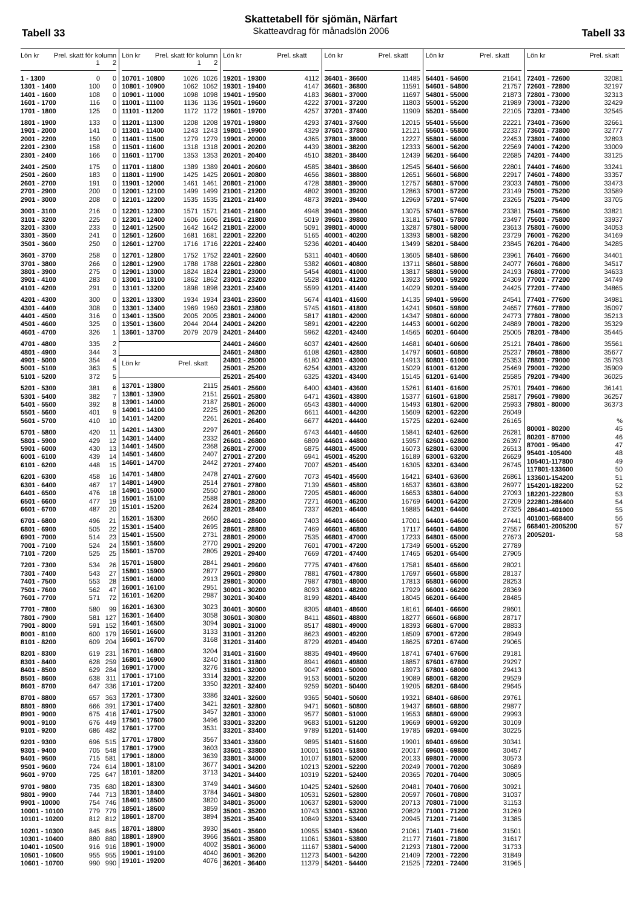Tabell 33
Skattetabell för sjömän, Närfart
Skatteavdrag för månadslön 2006
Tabell 33
Lön kr Prel. skatt för kolumn
1 2
| 1 - 1300 | 0 | 0 |
| 1301 - 1400 | 100 | 0 |
| 1401 - 1600 | 108 | 0 |
| 1601 - 1700 | 116 | 0 |
| 1701 - 1800 | 125 | 0 |
| 1801 - 1900 | 133 | 0 |
| 1901 - 2000 | 141 | 0 |
| 2001 - 2200 | 150 | 0 |
| 2201 - 2300 | 158 | 0 |
| 2301 - 2400 | 166 | 0 |
| 2401 - 2500 | 175 | 0 |
| 2501 - 2600 | 183 | 0 |
| 2601 - 2700 | 191 | 0 |
| 2701 - 2900 | 200 | 0 |
| 2901 - 3000 | 208 | 0 |
| 3001 - 3100 | 216 | 0 |
| 3101 - 3200 | 225 | 0 |
| 3201 - 3300 | 233 | 0 |
| 3301 - 3500 | 241 | 0 |
| 3501 - 3600 | 250 | 0 |
| 3601 - 3700 | 258 | 0 |
| 3701 - 3800 | 266 | 0 |
| 3801 - 3900 | 275 | 0 |
| 3901 - 4100 | 283 | 0 |
| 4101 - 4200 | 291 | 0 |
| 4201 - 4300 | 300 | 0 |
| 4301 - 4400 | 308 | 0 |
| 4401 - 4500 | 316 | 0 |
| 4501 - 4600 | 325 | 0 |
| 4601 - 4700 | 326 | 1 |
| 4701 - 4800 | 335 | 2 |
| 4801 - 4900 | 344 | 3 |
| 4901 - 5000 | 354 | 4 |
| 5001 - 5100 | 363 | 5 |
| 5101 - 5200 | 372 | 5 |
| 5201 - 5300 | 381 | 6 |
| 5301 - 5400 | 382 | 7 |
| 5401 - 5500 | 392 | 8 |
| 5501 - 5600 | 401 | 9 |
| 5601 - 5700 | 410 | 10 |
| 5701 - 5800 | 420 | 11 |
| 5801 - 5900 | 429 | 12 |
| 5901 - 6000 | 430 | 13 |
| 6001 - 6100 | 439 | 14 |
| 6101 - 6200 | 448 | 15 |
| 6201 - 6300 | 458 | 16 |
| 6301 - 6400 | 467 | 17 |
| 6401 - 6500 | 476 | 18 |
| 6501 - 6600 | 477 | 19 |
| 6601 - 6700 | 487 | 20 |
| 6701 - 6800 | 496 | 21 |
| 6801 - 6900 | 505 | 22 |
| 6901 - 7000 | 514 | 23 |
| 7001 - 7100 | 524 | 24 |
| 7101 - 7200 | 525 | 25 |
| 7201 - 7300 | 534 | 26 |
| 7301 - 7400 | 543 | 27 |
| 7401 - 7500 | 553 | 28 |
| 7501 - 7600 | 562 | 47 |
| 7601 - 7700 | 571 | 72 |
| 7701 - 7800 | 580 | 99 |
| 7801 - 7900 | 581 | 127 |
| 7901 - 8000 | 591 | 152 |
| 8001 - 8100 | 600 | 179 |
| 8101 - 8200 | 609 | 204 |
| 8201 - 8300 | 619 | 231 |
| 8301 - 8400 | 628 | 259 |
| 8401 - 8500 | 629 | 284 |
| 8501 - 8600 | 638 | 311 |
| 8601 - 8700 | 647 | 336 |
| 8701 - 8800 | 657 | 363 |
| 8801 - 8900 | 666 | 391 |
| 8901 - 9000 | 675 | 416 |
| 9001 - 9100 | 676 | 449 |
| 9101 - 9200 | 686 | 482 |
| 9201 - 9300 | 696 | 515 |
| 9301 - 9400 | 705 | 548 |
| 9401 - 9500 | 715 | 581 |
| 9501 - 9600 | 724 | 614 |
| 9601 - 9700 | 725 | 647 |
| 9701 - 9800 | 735 | 680 |
| 9801 - 9900 | 744 | 713 |
| 9901 - 10000 | 754 | 746 |
| 10001 - 10100 | 779 | 779 |
| 10101 - 10200 | 812 | 812 |
| 10201 - 10300 | 845 | 845 |
| 10301 - 10400 | 880 | 880 |
| 10401 - 10500 | 916 | 916 |
| 10501 - 10600 | 955 | 955 |
| 10601 - 10700 | 990 | 990 |
Lön kr Prel. skatt för kolumn
1 2
| 10701 - 10800 | 1026 | 1026 |
| 10801 - 10900 | 1062 | 1062 |
| 10901 - 11000 | 1098 | 1098 |
| 11001 - 11100 | 1136 | 1136 |
| 11101 - 11200 | 1172 | 1172 |
| 11201 - 11300 | 1208 | 1208 |
| 11301 - 11400 | 1243 | 1243 |
| 11401 - 11500 | 1279 | 1279 |
| 11501 - 11600 | 1318 | 1318 |
| 11601 - 11700 | 1353 | 1353 |
| 11701 - 11800 | 1389 | 1389 |
| 11801 - 11900 | 1425 | 1425 |
| 11901 - 12000 | 1461 | 1461 |
| 12001 - 12100 | 1499 | 1499 |
| 12101 - 12200 | 1535 | 1535 |
| 12201 - 12300 | 1571 | 1571 |
| 12301 - 12400 | 1606 | 1606 |
| 12401 - 12500 | 1642 | 1642 |
| 12501 - 12600 | 1681 | 1681 |
| 12601 - 12700 | 1716 | 1716 |
| 12701 - 12800 | 1752 | 1752 |
| 12801 - 12900 | 1788 | 1788 |
| 12901 - 13000 | 1824 | 1824 |
| 13001 - 13100 | 1862 | 1862 |
| 13101 - 13200 | 1898 | 1898 |
| 13201 - 13300 | 1934 | 1934 |
| 13301 - 13400 | 1969 | 1969 |
| 13401 - 13500 | 2005 | 2005 |
| 13501 - 13600 | 2044 | 2044 |
| 13601 - 13700 | 2079 | 2079 |
Lön kr Prel. skatt
| 13701 - 13800 | 2115 |
| 13801 - 13900 | 2151 |
| 13901 - 14000 | 2187 |
| 14001 - 14100 | 2225 |
| 14101 - 14200 | 2261 |
| 14201 - 14300 | 2297 |
| 14301 - 14400 | 2332 |
| 14401 - 14500 | 2368 |
| 14501 - 14600 | 2407 |
| 14601 - 14700 | 2442 |
| 14701 - 14800 | 2478 |
| 14801 - 14900 | 2514 |
| 14901 - 15000 | 2550 |
| 15001 - 15100 | 2588 |
| 15101 - 15200 | 2624 |
| 15201 - 15300 | 2660 |
| 15301 - 15400 | 2695 |
| 15401 - 15500 | 2731 |
| 15501 - 15600 | 2770 |
| 15601 - 15700 | 2805 |
| 15701 - 15800 | 2841 |
| 15801 - 15900 | 2877 |
| 15901 - 16000 | 2913 |
| 16001 - 16100 | 2951 |
| 16101 - 16200 | 2987 |
| 16201 - 16300 | 3023 |
| 16301 - 16400 | 3058 |
| 16401 - 16500 | 3094 |
| 16501 - 16600 | 3133 |
| 16601 - 16700 | 3168 |
| 16701 - 16800 | 3204 |
| 16801 - 16900 | 3240 |
| 16901 - 17000 | 3276 |
| 17001 - 17100 | 3314 |
| 17101 - 17200 | 3350 |
| 17201 - 17300 | 3386 |
| 17301 - 17400 | 3421 |
| 17401 - 17500 | 3457 |
| 17501 - 17600 | 3496 |
| 17601 - 17700 | 3531 |
| 17701 - 17800 | 3567 |
| 17801 - 17900 | 3603 |
| 17901 - 18000 | 3639 |
| 18001 - 18100 | 3677 |
| 18101 - 18200 | 3713 |
| 18201 - 18300 | 3749 |
| 18301 - 18400 | 3784 |
| 18401 - 18500 | 3820 |
| 18501 - 18600 | 3859 |
| 18601 - 18700 | 3894 |
| 18701 - 18800 | 3930 |
| 18801 - 18900 | 3966 |
| 18901 - 19000 | 4002 |
| 19001 - 19100 | 4040 |
| 19101 - 19200 | 4076 |
Lön kr Prel. skatt
| 19201 - 19300 | 4112 |
| 19301 - 19400 | 4147 |
| 19401 - 19500 | 4183 |
| 19501 - 19600 | 4222 |
| 19601 - 19700 | 4257 |
| 19701 - 19800 | 4293 |
| 19801 - 19900 | 4329 |
| 19901 - 20000 | 4365 |
| 20001 - 20200 | 4439 |
| 20201 - 20400 | 4510 |
| 20401 - 20600 | 4585 |
| 20601 - 20800 | 4656 |
| 20801 - 21000 | 4728 |
| 21001 - 21200 | 4802 |
| 21201 - 21400 | 4873 |
| 21401 - 21600 | 4948 |
| 21601 - 21800 | 5019 |
| 21801 - 22000 | 5091 |
| 22001 - 22200 | 5165 |
| 22201 - 22400 | 5236 |
| 22401 - 22600 | 5311 |
| 22601 - 22800 | 5382 |
| 22801 - 23000 | 5454 |
| 23001 - 23200 | 5528 |
| 23201 - 23400 | 5599 |
| 23401 - 23600 | 5674 |
| 23601 - 23800 | 5745 |
| 23801 - 24000 | 5817 |
| 24001 - 24200 | 5891 |
| 24201 - 24400 | 5962 |
| 24401 - 24600 | 6037 |
| 24601 - 24800 | 6108 |
| 24801 - 25000 | 6180 |
| 25001 - 25200 | 6254 |
| 25201 - 25400 | 6325 |
| 25401 - 25600 | 6400 |
| 25601 - 25800 | 6471 |
| 25801 - 26000 | 6543 |
| 26001 - 26200 | 6611 |
| 26201 - 26400 | 6677 |
| 26401 - 26600 | 6743 |
| 26601 - 26800 | 6809 |
| 26801 - 27000 | 6875 |
| 27001 - 27200 | 6941 |
| 27201 - 27400 | 7007 |
| 27401 - 27600 | 7073 |
| 27601 - 27800 | 7139 |
| 27801 - 28000 | 7205 |
| 28001 - 28200 | 7271 |
| 28201 - 28400 | 7337 |
| 28401 - 28600 | 7403 |
| 28601 - 28800 | 7469 |
| 28801 - 29000 | 7535 |
| 29001 - 29200 | 7601 |
| 29201 - 29400 | 7669 |
| 29401 - 29600 | 7775 |
| 29601 - 29800 | 7881 |
| 29801 - 30000 | 7987 |
| 30001 - 30200 | 8093 |
| 30201 - 30400 | 8199 |
| 30401 - 30600 | 8305 |
| 30601 - 30800 | 8411 |
| 30801 - 31000 | 8517 |
| 31001 - 31200 | 8623 |
| 31201 - 31400 | 8729 |
| 31401 - 31600 | 8835 |
| 31601 - 31800 | 8941 |
| 31801 - 32000 | 9047 |
| 32001 - 32200 | 9153 |
| 32201 - 32400 | 9259 |
| 32401 - 32600 | 9365 |
| 32601 - 32800 | 9471 |
| 32801 - 33000 | 9577 |
| 33001 - 33200 | 9683 |
| 33201 - 33400 | 9789 |
| 33401 - 33600 | 9895 |
| 33601 - 33800 | 10001 |
| 33801 - 34000 | 10107 |
| 34001 - 34200 | 10213 |
| 34201 - 34400 | 10319 |
| 34401 - 34600 | 10425 |
| 34601 - 34800 | 10531 |
| 34801 - 35000 | 10637 |
| 35001 - 35200 | 10743 |
| 35201 - 35400 | 10849 |
| 35401 - 35600 | 10955 |
| 35601 - 35800 | 11061 |
| 35801 - 36000 | 11167 |
| 36001 - 36200 | 11273 |
| 36201 - 36400 | 11379 |
Lön kr Prel. skatt
| 36401 - 36600 | 11485 |
| 36601 - 36800 | 11591 |
| 36801 - 37000 | 11697 |
| 37001 - 37200 | 11803 |
| 37201 - 37400 | 11909 |
| 37401 - 37600 | 12015 |
| 37601 - 37800 | 12121 |
| 37801 - 38000 | 12227 |
| 38001 - 38200 | 12333 |
| 38201 - 38400 | 12439 |
| 38401 - 38600 | 12545 |
| 38601 - 38800 | 12651 |
| 38801 - 39000 | 12757 |
| 39001 - 39200 | 12863 |
| 39201 - 39400 | 12969 |
| 39401 - 39600 | 13075 |
| 39601 - 39800 | 13181 |
| 39801 - 40000 | 13287 |
| 40001 - 40200 | 13393 |
| 40201 - 40400 | 13499 |
| 40401 - 40600 | 13605 |
| 40601 - 40800 | 13711 |
| 40801 - 41000 | 13817 |
| 41001 - 41200 | 13923 |
| 41201 - 41400 | 14029 |
| 41401 - 41600 | 14135 |
| 41601 - 41800 | 14241 |
| 41801 - 42000 | 14347 |
| 42001 - 42200 | 14453 |
| 42201 - 42400 | 14565 |
| 42401 - 42600 | 14681 |
| 42601 - 42800 | 14797 |
| 42801 - 43000 | 14913 |
| 43001 - 43200 | 15029 |
| 43201 - 43400 | 15145 |
| 43401 - 43600 | 15261 |
| 43601 - 43800 | 15377 |
| 43801 - 44000 | 15493 |
| 44001 - 44200 | 15609 |
| 44201 - 44400 | 15725 |
| 44401 - 44600 | 15841 |
| 44601 - 44800 | 15957 |
| 44801 - 45000 | 16073 |
| 45001 - 45200 | 16189 |
| 45201 - 45400 | 16305 |
| 45401 - 45600 | 16421 |
| 45601 - 45800 | 16537 |
| 45801 - 46000 | 16653 |
| 46001 - 46200 | 16769 |
| 46201 - 46400 | 16885 |
| 46401 - 46600 | 17001 |
| 46601 - 46800 | 17117 |
| 46801 - 47000 | 17233 |
| 47001 - 47200 | 17349 |
| 47201 - 47400 | 17465 |
| 47401 - 47600 | 17581 |
| 47601 - 47800 | 17697 |
| 47801 - 48000 | 17813 |
| 48001 - 48200 | 17929 |
| 48201 - 48400 | 18045 |
| 48401 - 48600 | 18161 |
| 48601 - 48800 | 18277 |
| 48801 - 49000 | 18393 |
| 49001 - 49200 | 18509 |
| 49201 - 49400 | 18625 |
| 49401 - 49600 | 18741 |
| 49601 - 49800 | 18857 |
| 49801 - 50000 | 18973 |
| 50001 - 50200 | 19089 |
| 50201 - 50400 | 19205 |
| 50401 - 50600 | 19321 |
| 50601 - 50800 | 19437 |
| 50801 - 51000 | 19553 |
| 51001 - 51200 | 19669 |
| 51201 - 51400 | 19785 |
| 51401 - 51600 | 19901 |
| 51601 - 51800 | 20017 |
| 51801 - 52000 | 20133 |
| 52001 - 52200 | 20249 |
| 52201 - 52400 | 20365 |
| 52401 - 52600 | 20481 |
| 52601 - 52800 | 20597 |
| 52801 - 53000 | 20713 |
| 53001 - 53200 | 20829 |
| 53201 - 53400 | 20945 |
| 53401 - 53600 | 21061 |
| 53601 - 53800 | 21177 |
| 53801 - 54000 | 21293 |
| 54001 - 54200 | 21409 |
| 54201 - 54400 | 21525 |
Lön kr Prel. skatt
| 54401 - 54600 | 21641 |
| 54601 - 54800 | 21757 |
| 54801 - 55000 | 21873 |
| 55001 - 55200 | 21989 |
| 55201 - 55400 | 22105 |
| 55401 - 55600 | 22221 |
| 55601 - 55800 | 22337 |
| 55801 - 56000 | 22453 |
| 56001 - 56200 | 22569 |
| 56201 - 56400 | 22685 |
| 56401 - 56600 | 22801 |
| 56601 - 56800 | 22917 |
| 56801 - 57000 | 23033 |
| 57001 - 57200 | 23149 |
| 57201 - 57400 | 23265 |
| 57401 - 57600 | 23381 |
| 57601 - 57800 | 23497 |
| 57801 - 58000 | 23613 |
| 58001 - 58200 | 23729 |
| 58201 - 58400 | 23845 |
| 58401 - 58600 | 23961 |
| 58601 - 58800 | 24077 |
| 58801 - 59000 | 24193 |
| 59001 - 59200 | 24309 |
| 59201 - 59400 | 24425 |
| 59401 - 59600 | 24541 |
| 59601 - 59800 | 24657 |
| 59801 - 60000 | 24773 |
| 60001 - 60200 | 24889 |
| 60201 - 60400 | 25005 |
| 60401 - 60600 | 25121 |
| 60601 - 60800 | 25237 |
| 60801 - 61000 | 25353 |
| 61001 - 61200 | 25469 |
| 61201 - 61400 | 25585 |
| 61401 - 61600 | 25701 |
| 61601 - 61800 | 25817 |
| 61801 - 62000 | 25933 |
| 62001 - 62200 | 26049 |
| 62201 - 62400 | 26165 |
| 62401 - 62600 | 26281 |
| 62601 - 62800 | 26397 |
| 62801 - 63000 | 26513 |
| 63001 - 63200 | 26629 |
| 63201 - 63400 | 26745 |
| 63401 - 63600 | 26861 |
| 63601 - 63800 | 26977 |
| 63801 - 64000 | 27093 |
| 64001 - 64200 | 27209 |
| 64201 - 64400 | 27325 |
| 64401 - 64600 | 27441 |
| 64601 - 64800 | 27557 |
| 64801 - 65000 | 27673 |
| 65001 - 65200 | 27789 |
| 65201 - 65400 | 27905 |
| 65401 - 65600 | 28021 |
| 65601 - 65800 | 28137 |
| 65801 - 66000 | 28253 |
| 66001 - 66200 | 28369 |
| 66201 - 66400 | 28485 |
| 66401 - 66600 | 28601 |
| 66601 - 66800 | 28717 |
| 66801 - 67000 | 28833 |
| 67001 - 67200 | 28949 |
| 67201 - 67400 | 29065 |
| 67401 - 67600 | 29181 |
| 67601 - 67800 | 29297 |
| 67801 - 68000 | 29413 |
| 68001 - 68200 | 29529 |
| 68201 - 68400 | 29645 |
| 68401 - 68600 | 29761 |
| 68601 - 68800 | 29877 |
| 68801 - 69000 | 29993 |
| 69001 - 69200 | 30109 |
| 69201 - 69400 | 30225 |
| 69401 - 69600 | 30341 |
| 69601 - 69800 | 30457 |
| 69801 - 70000 | 30573 |
| 70001 - 70200 | 30689 |
| 70201 - 70400 | 30805 |
| 70401 - 70600 | 30921 |
| 70601 - 70800 | 31037 |
| 70801 - 71000 | 31153 |
| 71001 - 71200 | 31269 |
| 71201 - 71400 | 31385 |
| 71401 - 71600 | 31501 |
| 71601 - 71800 | 31617 |
| 71801 - 72000 | 31733 |
| 72001 - 72200 | 31849 |
| 72201 - 72400 | 31965 |
Lön kr Prel. skatt
| 72401 - 72600 | 32081 |
| 72601 - 72800 | 32197 |
| 72801 - 73000 | 32313 |
| 73001 - 73200 | 32429 |
| 73201 - 73400 | 32545 |
| 73401 - 73600 | 32661 |
| 73601 - 73800 | 32777 |
| 73801 - 74000 | 32893 |
| 74001 - 74200 | 33009 |
| 74201 - 74400 | 33125 |
| 74401 - 74600 | 33241 |
| 74601 - 74800 | 33357 |
| 74801 - 75000 | 33473 |
| 75001 - 75200 | 33589 |
| 75201 - 75400 | 33705 |
| 75401 - 75600 | 33821 |
| 75601 - 75800 | 33937 |
| 75801 - 76000 | 34053 |
| 76001 - 76200 | 34169 |
| 76201 - 76400 | 34285 |
| 76401 - 76600 | 34401 |
| 76601 - 76800 | 34517 |
| 76801 - 77000 | 34633 |
| 77001 - 77200 | 34749 |
| 77201 - 77400 | 34865 |
| 77401 - 77600 | 34981 |
| 77601 - 77800 | 35097 |
| 77801 - 78000 | 35213 |
| 78001 - 78200 | 35329 |
| 78201 - 78400 | 35445 |
| 78401 - 78600 | 35561 |
| 78601 - 78800 | 35677 |
| 78801 - 79000 | 35793 |
| 79001 - 79200 | 35909 |
| 79201 - 79400 | 36025 |
| 79401 - 79600 | 36141 |
| 79601 - 79800 | 36257 |
| 79801 - 80000 | 36373 |
| | % |
| 80001 - 80200 | 45 |
| 80201 - 87000 | 46 |
| 87001 - 95400 | 47 |
| 95401 -105400 | 48 |
| 105401-117800 | 49 |
| 117801-133600 | 50 |
| 133601-154200 | 51 |
| 154201-182200 | 52 |
| 182201-222800 | 53 |
| 222801-286400 | 54 |
| 286401-401000 | 55 |
| 401001-668400 | 56 |
| 668401-2005200 | 57 |
| 2005201- | 58 |